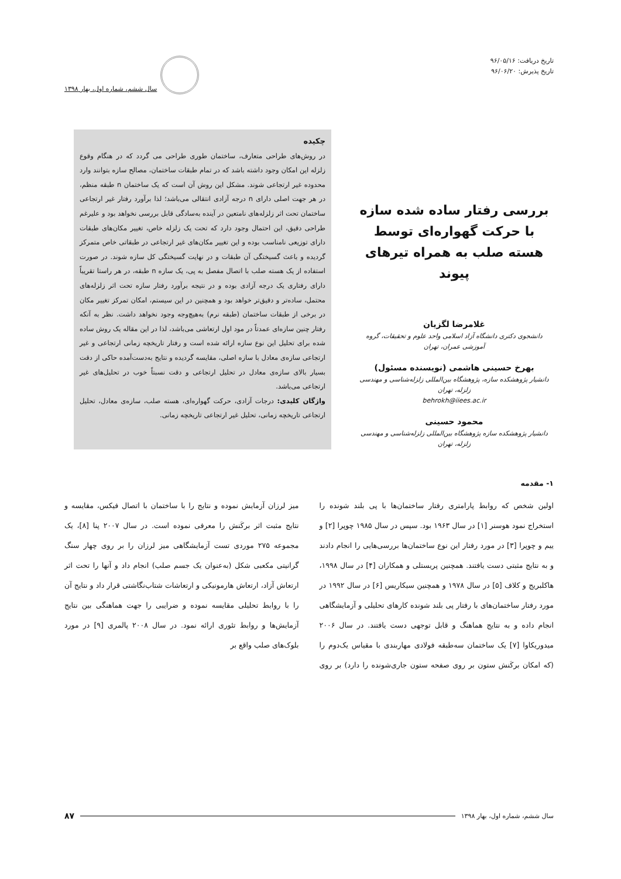تاریخ دریافت: ۹۶/۰۵/۱۶
تاریخ پذیرش: ۹۶/۰۶/۲۰
سال ششم، شماره اول، بهار ۱۳۹۸
بررسی رفتار ساده شده سازه با حرکت گهواره‌ای توسط هسته صلب به همراه تیرهای پیوند
غلامرضا لگزیان
دانشجوی دکتری دانشگاه آزاد اسلامی واحد علوم و تحقیقات، گروه آموزشی عمران، تهران
بهرخ حسینی هاشمی (نویسنده مسئول)
دانشیار پژوهشکده سازه، پژوهشگاه بین‌المللی زلزله‌شناسی و مهندسی زلزله، تهران
behrokh@iiees.ac.ir
محمود حسینی
دانشیار پژوهشکده سازه پژوهشگاه بین‌المللی زلزله‌شناسی و مهندسی زلزله، تهران
چکیده
در روش‌های طراحی متعارف، ساختمان طوری طراحی می گردد که در هنگام وقوع زلزله این امکان وجود داشته باشد که در تمام طبقات ساختمان، مصالح سازه بتوانند وارد محدوده غیر ارتجاعی شوند. مشکل این روش آن است که یک ساختمان n طبقه منظم، در هر جهت اصلی دارای n درجه آزادی انتقالی می‌باشد؛ لذا برآورد رفتار غیر ارتجاعی ساختمان تحت اثر زلزله‌های نامتعین در آینده به‌سادگی قابل بررسی نخواهد بود و علیرغم طراحی دقیق، این احتمال وجود دارد که تحت یک زلزله خاص، تغییر مکان‌های طبقات دارای توزیعی نامناسب بوده و این تغییر مکان‌های غیر ارتجاعی در طبقاتی خاص متمرکز گردیده و باعث گسیختگی آن طبقات و در نهایت گسیختگی کل سازه شوند. در صورت استفاده از یک هسته صلب با اتصال مفصل به پی، یک سازه n طبقه، در هر راستا تقریباً دارای رفتاری یک درجه آزادی بوده و در نتیجه برآورد رفتار سازه تحت اثر زلزله‌های محتمل، ساده‌تر و دقیق‌تر خواهد بود و همچنین در این سیستم، امکان تمرکز تغییر مکان در برخی از طبقات ساختمان (طبقه نرم) به‌هیچ‌وجه وجود نخواهد داشت. نظر به آنکه رفتار چنین سازه‌ای عمدتاً در مود اول ارتعاشی می‌باشد، لذا در این مقاله یک روش ساده شده برای تحلیل این نوع سازه ارائه شده است و رفتار تاریخچه زمانی ارتجاعی و غیر ارتجاعی سازه‌ی معادل با سازه اصلی، مقایسه گردیده و نتایج به‌دست‌آمده حاکی از دقت بسیار بالای سازه‌ی معادل در تحلیل ارتجاعی و دقت نسبتاً خوب در تحلیل‌های غیر ارتجاعی می‌باشد.
واژگان کلیدی: درجات آزادی، حرکت گهواره‌ای، هسته صلب، سازه‌ی معادل، تحلیل ارتجاعی تاریخچه زمانی، تحلیل غیر ارتجاعی تاریخچه زمانی.
۱- مقدمه
اولین شخص که روابط پارامتری رفتار ساختمان‌ها با پی بلند شونده را استخراج نمود هوسنر [۱] در سال ۱۹۶۳ بود. سپس در سال ۱۹۸۵ چوپرا [۲] و ییم و چوپرا [۳] در مورد رفتار این نوع ساختمان‌ها بررسی‌هایی را انجام دادند و به نتایج مثبتی دست یافتند. همچنین پریستلی و همکاران [۴] در سال ۱۹۹۸، هاکلبریج و کلاف [۵] در سال ۱۹۷۸ و همچنین سیکاریس [۶] در سال ۱۹۹۲ در مورد رفتار ساختمان‌های با رفتار پی بلند شونده کارهای تحلیلی و آزمایشگاهی انجام داده و به نتایج هماهنگ و قابل توجهی دست یافتند. در سال ۲۰۰۶ میدوریکاوا [۷] یک ساختمان سه‌طبقه فولادی مهاربندی با مقیاس یک‌دوم را (که امکان برکَنش ستون بر روی صفحه ستون جاری‌شونده را دارد) بر روی میز لرزان آزمایش نموده و نتایج را با ساختمان با اتصال فیکس، مقایسه و نتایج مثبت اثر برکَنش را معرفی نموده است. در سال ۲۰۰۷ پنا [۸]، یک مجموعه ۲۷۵ موردی تست آزمایشگاهی میز لرزان را بر روی چهار سنگ گرانیتی مکعبی شکل (به‌عنوان یک جسم صلب) انجام داد و آنها را تحت اثر ارتعاش آزاد، ارتعاش هارمونیکی و ارتعاشات شتاب‌نگاشتی قرار داد و نتایج آن را با روابط تحلیلی مقایسه نموده و ضرایبی را جهت هماهنگی بین نتایج آزمایش‌ها و روابط تئوری ارائه نمود. در سال ۲۰۰۸ پالمری [۹] در مورد بلوک‌های صلب واقع بر
سال ششم، شماره اول، بهار ۱۳۹۸ ۸۷